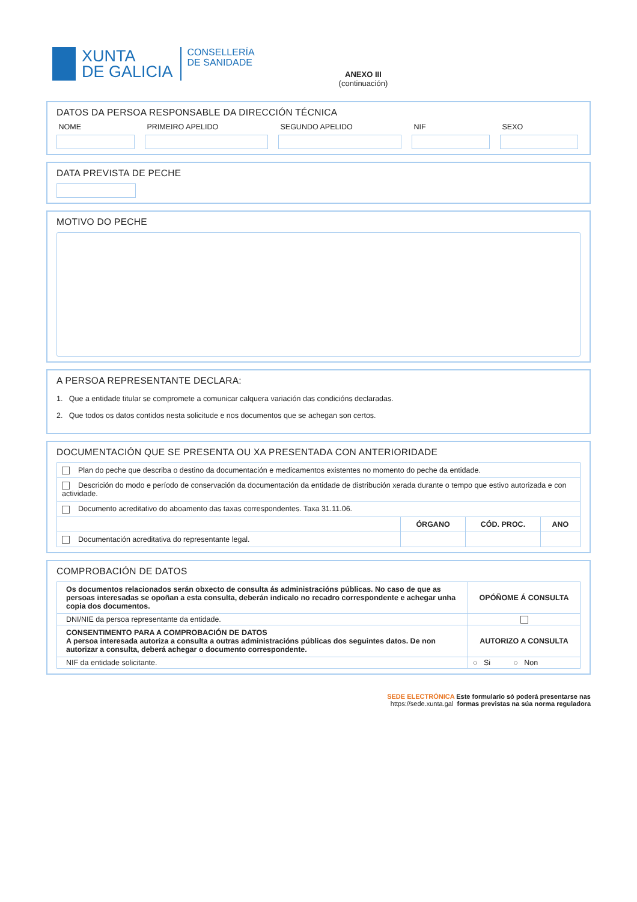XUNTA
DE GALICIA
CONSELLERÍA
DE SANIDADE
ANEXO III
(continuación)
DATOS DA PERSOA RESPONSABLE DA DIRECCIÓN TÉCNICA
NOME PRIMEIRO APELIDO SEGUNDO APELIDO NIF SEXO
DATA PREVISTA DE PECHE
MOTIVO DO PECHE
A PERSOA REPRESENTANTE DECLARA:
1. Que a entidade titular se compromete a comunicar calquera variación das condicións declaradas.
2. Que todos os datos contidos nesta solicitude e nos documentos que se achegan son certos.
DOCUMENTACIÓN QUE SE PRESENTA OU XA PRESENTADA CON ANTERIORIDADE
| Plan do peche que describa o destino da documentación e medicamentos existentes no momento do peche da entidade. | | | |
| Descrición do modo e período de conservación da documentación da entidade de distribución xerada durante o tempo que estivo autorizada e con actividade. | | | |
| Documento acreditativo do aboamento das taxas correspondentes. Taxa 31.11.06. | | | |
| | ÓRGANO | CÓD. PROC. | ANO |
| Documentación acreditativa do representante legal. | | | |
COMPROBACIÓN DE DATOS
| Os documentos relacionados serán obxecto de consulta ás administracións públicas. No caso de que as persoas interesadas se opoñan a esta consulta, deberán indicalo no recadro correspondente e achegar unha copia dos documentos. | OPÓÑOME Á CONSULTA |
| DNI/NIE da persoa representante da entidade. | |
| CONSENTIMENTO PARA A COMPROBACIÓN DE DATOS A persoa interesada autoriza a consulta a outras administracións públicas dos seguintes datos. De non autorizar a consulta, deberá achegar o documento correspondente. | AUTORIZO A CONSULTA |
| NIF da entidade solicitante. | ○ Si ○ Non |
SEDE ELECTRÓNICA Este formulario só poderá presentarse nas
https://sede.xunta.gal formas previstas na súa norma reguladora